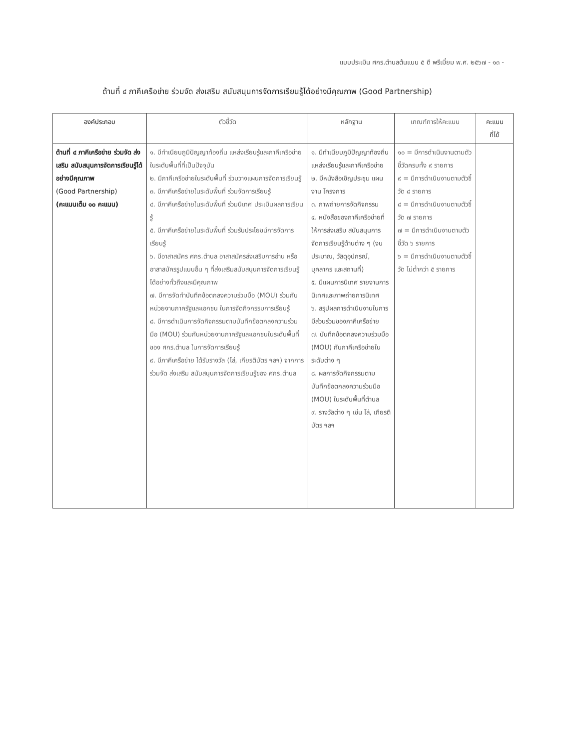แบบประเมิน ศกร.ตำบลต้นแบบ ๕ ดี พรีเมี่ยม พ.ศ. ๒๕๖๗ - ๑๓ -
ด้านที่ ๔ ภาคีเครือข่าย ร่วมจัด ส่งเสริม สนับสนุนการจัดการเรียนรู้ได้อย่างมีคุณภาพ (Good Partnership)
| องค์ประกอบ | ตัวชี้วัด | หลักฐาน | เกณฑ์การให้คะแนน | คะแนน ที่ได้ |
| --- | --- | --- | --- | --- |
| ด้านที่ ๔ ภาคีเครือข่าย ร่วมจัด ส่งเสริม สนับสนุนการจัดการเรียนรู้ได้อย่างมีคุณภาพ (Good Partnership) (คะแนนเต็ม ๑๐ คะแนน) | ๑. มีทำเนียบภูมิปัญญาท้องถิ่น แหล่งเรียนรู้และภาคีเครือข่ายในระดับพื้นที่ที่เป็นปัจจุบัน ๒. มีภาคีเครือข่ายในระดับพื้นที่ ร่วมวางแผนการจัดการเรียนรู้ ๓. มีภาคีเครือข่ายในระดับพื้นที่ ร่วมจัดการเรียนรู้ ๔. มีภาคีเครือข่ายในระดับพื้นที่ ร่วมนิเทศ ประเมินผลการเรียนรู้ ๕. มีภาคีเครือข่ายในระดับพื้นที่ ร่วมรับประโยชน์การจัดการเรียนรู้ ๖. มีอาสาสมัคร ศกร.ตำบล อาสาสมัครส่งเสริมการอ่าน หรืออาสาสมัครรูปแบบอื่น ๆ ที่ส่งเสริมสนับสนุนการจัดการเรียนรู้ได้อย่างทั่วถึงและมีคุณภาพ ๗. มีการจัดทำบันทึกข้อตกลงความร่วมมือ (MOU) ร่วมกับหน่วยงานภาครัฐและเอกชน ในการจัดกิจกรรมการเรียนรู้ ๘. มีการดำเนินการจัดกิจกรรมตามบันทึกข้อตกลงความร่วมมือ (MOU) ร่วมกันหน่วยงานภาครัฐและเอกชนในระดับพื้นที่ของ ศกร.ตำบล ในการจัดการเรียนรู้ ๙. มีภาคีเครือข่าย ได้รับรางวัล (โล่, เกียรติบัตร ฯลฯ) จากการร่วมจัด ส่งเสริม สนับสนุนการจัดการเรียนรู้ของ ศกร.ตำบล | ๑. มีทำเนียบภูมิปัญญาท้องถิ่น แหล่งเรียนรู้และภาคีเครือข่าย ๒. มีหนังสือเชิญประชุม แผนงาน โครงการ ๓. ภาพถ่ายการจัดกิจกรรม ๔. หนังสือของภาคีเครือข่ายที่ให้การส่งเสริม สนับสนุนการจัดการเรียนรู้ด้านต่าง ๆ (งบประมาณ, วัสดุอุปกรณ์, บุคลากร และสถานที่) ๕. มีแผนการนิเทศ รายงานการนิเทศและภาพถ่ายการนิเทศ ๖. สรุปผลการดำเนินงานในการมีส่วนร่วมของภาคีเครือข่าย ๗. บันทึกข้อตกลงความร่วมมือ (MOU) กับภาคีเครือข่ายในระดับต่าง ๆ ๘. ผลการจัดกิจกรรมตามบันทึกข้อตกลงความร่วมมือ (MOU) ในระดับพื้นที่ตำบล ๙. รางวัลต่าง ๆ เช่น โล่, เกียรติบัตร ฯลฯ | ๑๐ = มีการดำเนินงานตามตัวชี้วัดครบทั้ง ๙ รายการ ๙ = มีการดำเนินงานตามตัวชี้วัด ๘ รายการ ๘ = มีการดำเนินงานตามตัวชี้วัด ๗ รายการ ๗ = มีการดำเนินงานตามตัวชี้วัด ๖ รายการ ๖ = มีการดำเนินงานตามตัวชี้วัด ไม่ต่ำกว่า ๕ รายการ | |